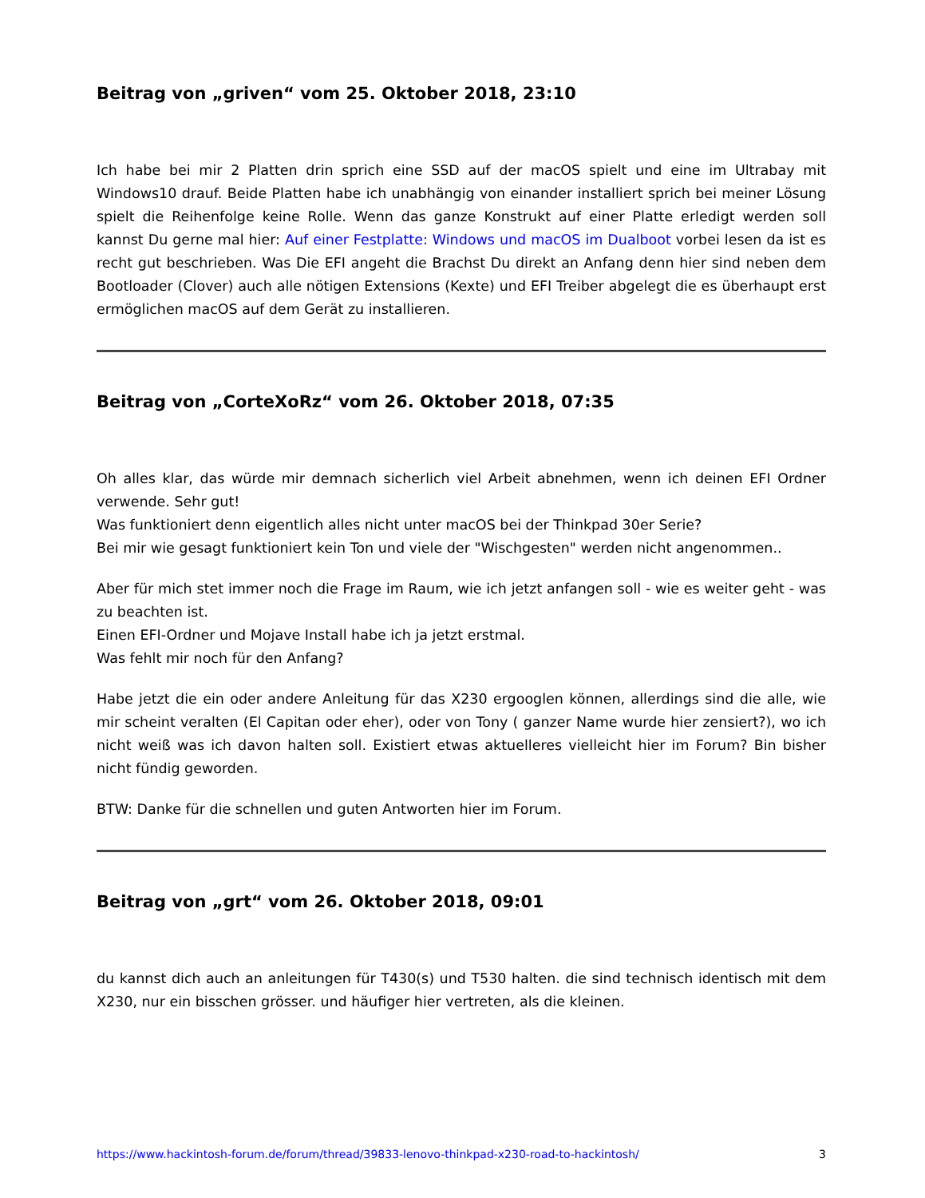Beitrag von „griven“ vom 25. Oktober 2018, 23:10
Ich habe bei mir 2 Platten drin sprich eine SSD auf der macOS spielt und eine im Ultrabay mit Windows10 drauf. Beide Platten habe ich unabhängig von einander installiert sprich bei meiner Lösung spielt die Reihenfolge keine Rolle. Wenn das ganze Konstrukt auf einer Platte erledigt werden soll kannst Du gerne mal hier: Auf einer Festplatte: Windows und macOS im Dualboot vorbei lesen da ist es recht gut beschrieben. Was Die EFI angeht die Brachst Du direkt an Anfang denn hier sind neben dem Bootloader (Clover) auch alle nötigen Extensions (Kexte) und EFI Treiber abgelegt die es überhaupt erst ermöglichen macOS auf dem Gerät zu installieren.
Beitrag von „CorteXoRz“ vom 26. Oktober 2018, 07:35
Oh alles klar, das würde mir demnach sicherlich viel Arbeit abnehmen, wenn ich deinen EFI Ordner verwende. Sehr gut!
Was funktioniert denn eigentlich alles nicht unter macOS bei der Thinkpad 30er Serie?
Bei mir wie gesagt funktioniert kein Ton und viele der "Wischgesten" werden nicht angenommen..
Aber für mich stet immer noch die Frage im Raum, wie ich jetzt anfangen soll - wie es weiter geht - was zu beachten ist.
Einen EFI-Ordner und Mojave Install habe ich ja jetzt erstmal.
Was fehlt mir noch für den Anfang?
Habe jetzt die ein oder andere Anleitung für das X230 ergooglen können, allerdings sind die alle, wie mir scheint veralten (El Capitan oder eher), oder von Tony ( ganzer Name wurde hier zensiert?), wo ich nicht weiß was ich davon halten soll. Existiert etwas aktuelleres vielleicht hier im Forum? Bin bisher nicht fündig geworden.
BTW: Danke für die schnellen und guten Antworten hier im Forum.
Beitrag von „grt“ vom 26. Oktober 2018, 09:01
du kannst dich auch an anleitungen für T430(s) und T530 halten. die sind technisch identisch mit dem X230, nur ein bisschen grösser. und häufiger hier vertreten, als die kleinen.
https://www.hackintosh-forum.de/forum/thread/39833-lenovo-thinkpad-x230-road-to-hackintosh/ 3